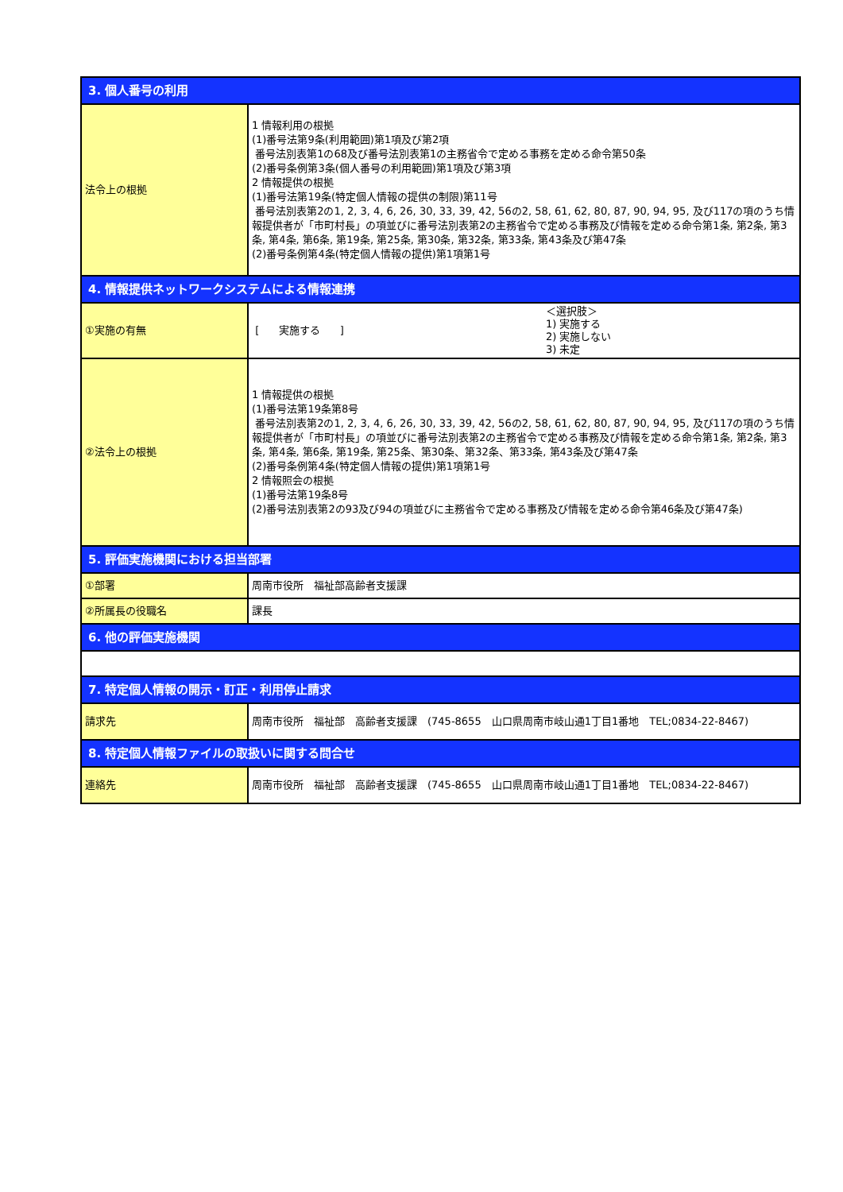| 3. 個人番号の利用 | |
| --- | --- |
| 法令上の根拠 | 1 情報利用の根拠 (1)番号法第9条(利用範囲)第1項及び第2項 番号法別表第1の68及び番号法別表第1の主務省令で定める事務を定める命令第50条 (2)番号条例第3条(個人番号の利用範囲)第1項及び第3項 2 情報提供の根拠 (1)番号法第19条(特定個人情報の提供の制限)第11号 番号法別表第2の1, 2, 3, 4, 6, 26, 30, 33, 39, 42, 56の2, 58, 61, 62, 80, 87, 90, 94, 95, 及び117の項のうち情報提供者が「市町村長」の項並びに番号法別表第2の主務省令で定める事務及び情報を定める命令第1条, 第2条, 第3条, 第4条, 第6条, 第19条, 第25条, 第30条, 第32条, 第33条, 第43条及び第47条 (2)番号条例第4条(特定個人情報の提供)第1項第1号 |
| 4. 情報提供ネットワークシステムによる情報連携 | |
| ①実施の有無 | [ 実施する ] ＜選択肢＞ 1) 実施する 2) 実施しない 3) 未定 |
| ②法令上の根拠 | 1 情報提供の根拠 (1)番号法第19条第8号 番号法別表第2の1, 2, 3, 4, 6, 26, 30, 33, 39, 42, 56の2, 58, 61, 62, 80, 87, 90, 94, 95, 及び117の項のうち情報提供者が「市町村長」の項並びに番号法別表第2の主務省令で定める事務及び情報を定める命令第1条, 第2条, 第3条, 第4条, 第6条, 第19条, 第25条、第30条、第32条、第33条, 第43条及び第47条 (2)番号条例第4条(特定個人情報の提供)第1項第1号 2 情報照会の根拠 (1)番号法第19条8号 (2)番号法別表第2の93及び94の項並びに主務省令で定める事務及び情報を定める命令第46条及び第47条) |
| 5. 評価実施機関における担当部署 | |
| ①部署 | 周南市役所 福祉部高齢者支援課 |
| ②所属長の役職名 | 課長 |
| 6. 他の評価実施機関 | |
| 7. 特定個人情報の開示・訂正・利用停止請求 | |
| 請求先 | 周南市役所 福祉部 高齢者支援課 (745-8655 山口県周南市岐山通1丁目1番地 TEL;0834-22-8467) |
| 8. 特定個人情報ファイルの取扱いに関する問合せ | |
| 連絡先 | 周南市役所 福祉部 高齢者支援課 (745-8655 山口県周南市岐山通1丁目1番地 TEL;0834-22-8467) |